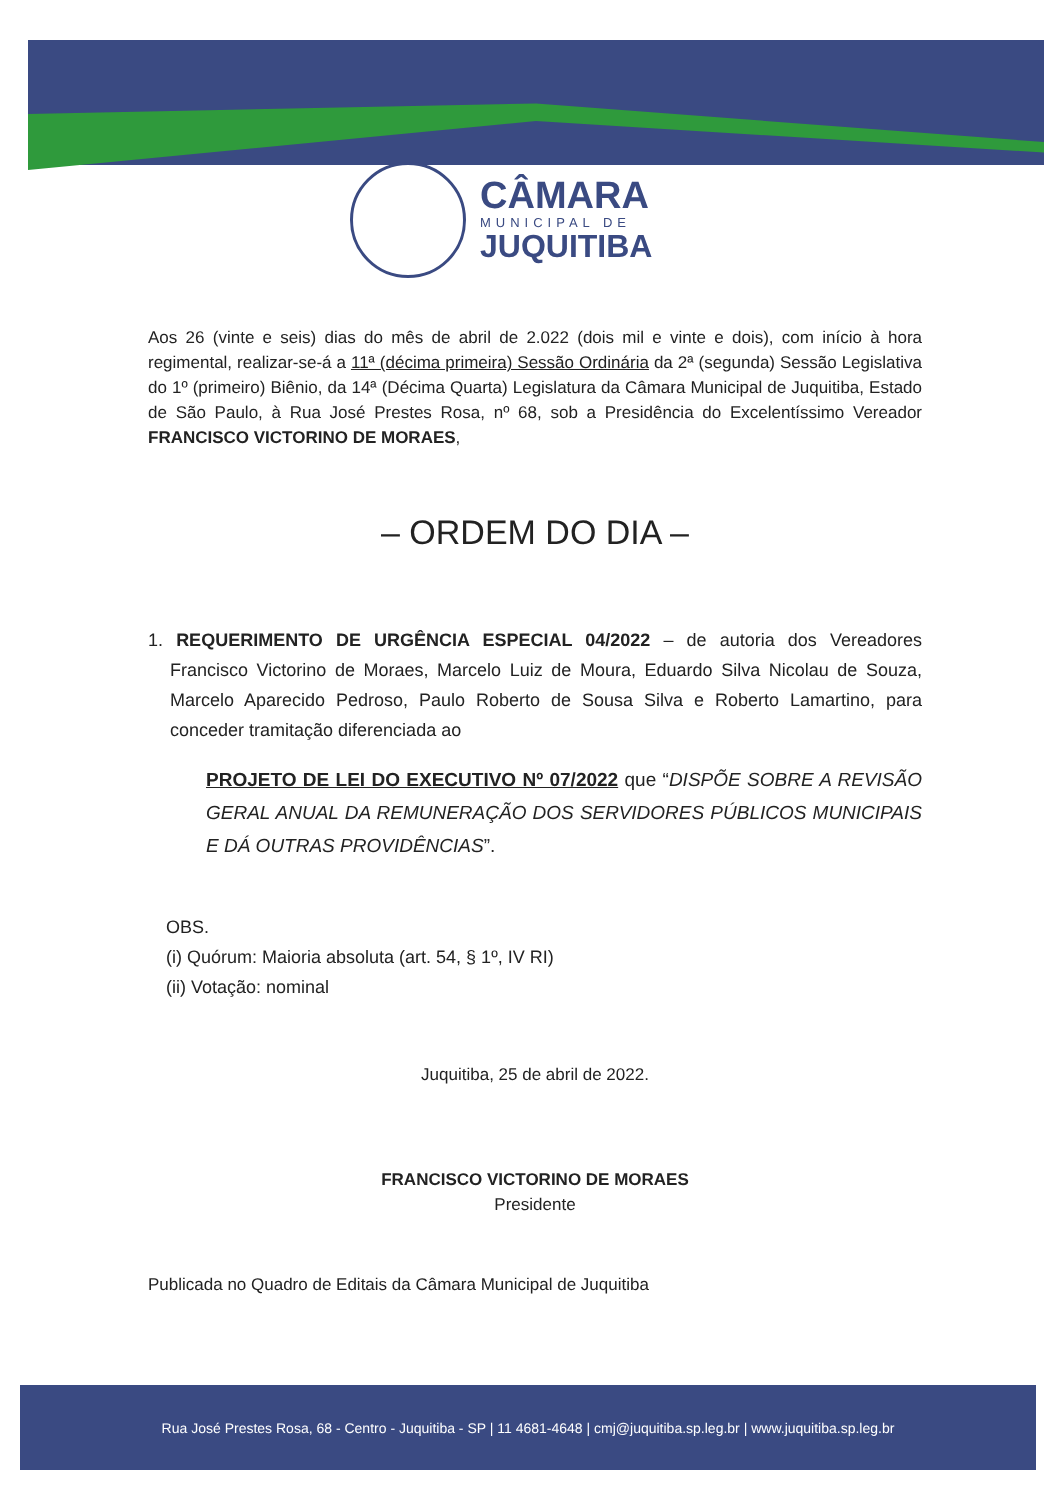CÂMARA
MUNICIPAL DE
JUQUITIBA
Aos 26 (vinte e seis) dias do mês de abril de 2.022 (dois mil e vinte e dois), com início à hora regimental, realizar-se-á a 11ª (décima primeira) Sessão Ordinária da 2ª (segunda) Sessão Legislativa do 1º (primeiro) Biênio, da 14ª (Décima Quarta) Legislatura da Câmara Municipal de Juquitiba, Estado de São Paulo, à Rua José Prestes Rosa, nº 68, sob a Presidência do Excelentíssimo Vereador FRANCISCO VICTORINO DE MORAES,
– ORDEM DO DIA –
1. REQUERIMENTO DE URGÊNCIA ESPECIAL 04/2022 – de autoria dos Vereadores Francisco Victorino de Moraes, Marcelo Luiz de Moura, Eduardo Silva Nicolau de Souza, Marcelo Aparecido Pedroso, Paulo Roberto de Sousa Silva e Roberto Lamartino, para conceder tramitação diferenciada ao
PROJETO DE LEI DO EXECUTIVO Nº 07/2022 que “DISPÕE SOBRE A REVISÃO GERAL ANUAL DA REMUNERAÇÃO DOS SERVIDORES PÚBLICOS MUNICIPAIS E DÁ OUTRAS PROVIDÊNCIAS”.
OBS.
(i) Quórum: Maioria absoluta (art. 54, § 1º, IV RI)
(ii) Votação: nominal
Juquitiba, 25 de abril de 2022.
FRANCISCO VICTORINO DE MORAES
Presidente
Publicada no Quadro de Editais da Câmara Municipal de Juquitiba
Rua José Prestes Rosa, 68 - Centro - Juquitiba - SP | 11 4681-4648 | cmj@juquitiba.sp.leg.br | www.juquitiba.sp.leg.br